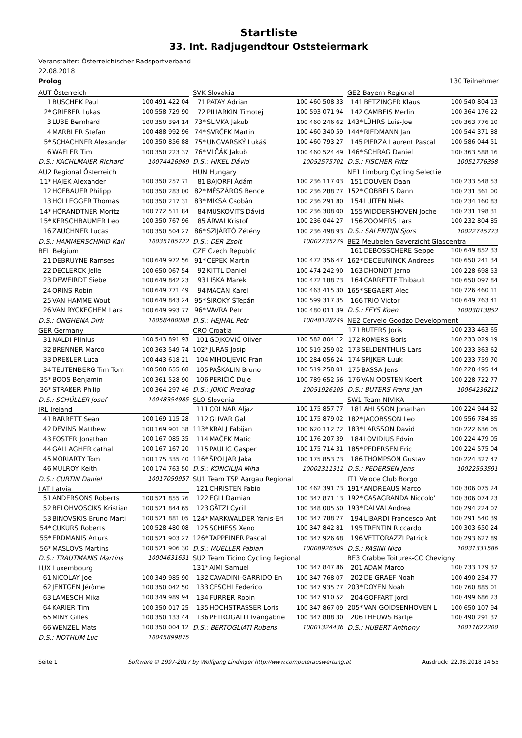Startliste
33. Int. Radjugendtour Oststeiermark
Veranstalter: Österreichischer Radsportverband
22.08.2018
Prolog 130 Teilnehmer
| AUT Österreich | | |
| --- | --- | --- |
| 1 | BUSCHEK Paul | 100 491 422 04 |
| 2* | GRIEßER Lukas | 100 558 729 90 |
| 3 | LUBE Bernhard | 100 350 394 14 |
| 4 | MARBLER Stefan | 100 488 992 96 |
| 5* | SCHACHNER Alexander | 100 350 856 88 |
| 6 | WAFLER Tim | 100 350 223 37 |
| D.S.: KACHLMAIER Richard | | 10074426969 |
| AU2 Regional Österreich | | |
| --- | --- | --- |
| 11* | HAJEK Alexander | 100 350 257 71 |
| 12 | HOFBAUER Philipp | 100 350 283 00 |
| 13 | HOLLEGGER Thomas | 100 350 217 31 |
| 14* | HÖRANDTNER Moritz | 100 772 511 84 |
| 15* | KERSCHBAUMER Leo | 100 350 767 96 |
| 16 | ZAUCHNER Lucas | 100 350 504 27 |
| D.S.: HAMMERSCHMID Karl | | 10035185722 |
| BEL Belgium | | |
| --- | --- | --- |
| 21 | DEBRUYNE Ramses | 100 649 972 56 |
| 22 | DECLERCK Jelle | 100 650 067 54 |
| 23 | DEWEIRDT Siebe | 100 649 842 23 |
| 24 | ORINS Robin | 100 649 771 49 |
| 25 | VAN HAMME Wout | 100 649 843 24 |
| 26 | VAN RYCKEGHEM Lars | 100 649 993 77 |
| D.S.: ONGHENA Dirk | | 10058480068 |
| GER Germany | | |
| --- | --- | --- |
| 31 | NALDI Plinius | 100 543 891 93 |
| 32 | BRENNER Marco | 100 363 549 74 |
| 33 | DREßLER Luca | 100 443 618 21 |
| 34 | TEUTENBERG Tim Tom | 100 508 655 68 |
| 35* | BOOS Benjamin | 100 361 528 90 |
| 36* | STRAßER Philip | 100 364 297 46 |
| D.S.: SCHÜLLER Josef | | 10048354985 |
| IRL Ireland | | |
| --- | --- | --- |
| 41 | BARRETT Sean | 100 169 115 28 |
| 42 | DEVINS Matthew | 100 169 901 38 |
| 43 | FOSTER Jonathan | 100 167 085 35 |
| 44 | GALLAGHER cathal | 100 167 167 20 |
| 45 | MORIARTY Tom | 100 175 335 40 |
| 46 | MULROY Keith | 100 174 763 50 |
| D.S.: CURTIN Daniel | | 10017059957 |
| LAT Latvia | | |
| --- | --- | --- |
| 51 | ANDERSONS Roberts | 100 521 855 76 |
| 52 | BELOHVOSCIKS Kristian | 100 521 844 65 |
| 53 | BINOVSKIS Bruno Marti | 100 521 881 05 |
| 54* | CUKURS Roberts | 100 528 480 08 |
| 55* | ERDMANIS Arturs | 100 521 903 27 |
| 56* | MASLOVS Martins | 100 521 906 30 |
| D.S.: TRAUTMANIS Martins | | 10004631631 |
| LUX Luxembourg | | |
| --- | --- | --- |
| 61 | NICOLAY Joe | 100 349 985 90 |
| 62 | JENTGEN Jérôme | 100 350 042 50 |
| 63 | LAMESCH Mika | 100 349 989 94 |
| 64 | KARIER Tim | 100 350 017 25 |
| 65 | MINY Gilles | 100 350 133 44 |
| 66 | WENZEL Mats | 100 350 004 12 |
| D.S.: NOTHUM Luc | | 10045899875 |
| SVK Slovakia | | |
| --- | --- | --- |
| 71 | PATAY Adrian | 100 460 508 33 |
| 72 | PILIARKIN Timotej | 100 593 071 94 |
| 73* | SLIVKA Jakub | 100 460 246 62 |
| 74* | SVRČEK Martin | 100 460 340 59 |
| 75* | UNGVARSKÝ Lukáš | 100 460 793 27 |
| 76* | VLČÁK Jakub | 100 460 524 49 |
| D.S.: HIKEL Dávid | | 10052575701 |
| HUN Hungary | | |
| --- | --- | --- |
| 81 | BAJORFI Ádám | 100 236 117 03 |
| 82* | MÉSZÁROS Bence | 100 236 288 77 |
| 83* | MIKSA Csobán | 100 236 291 80 |
| 84 | MUSKOVITS Dávid | 100 236 308 00 |
| 85 | ÁRVAI Kristof | 100 236 044 27 |
| 86* | SZIJÁRTÓ Zétény | 100 236 498 93 |
| D.S.: DÉR Zsolt | | 10002735279 |
| CZE Czech Republic | | |
| --- | --- | --- |
| 91* | CEPEK Martin | 100 472 356 47 |
| 92 | KITTL Daniel | 100 474 242 90 |
| 93 | LIŠKA Marek | 100 472 188 73 |
| 94 | MACÁN Karel | 100 463 415 30 |
| 95* | ŠIROKÝ ŠTepán | 100 599 317 35 |
| 96* | VÁVRA Petr | 100 480 011 39 |
| D.S.: HEJHAL Petr | | 10048128249 |
| CRO Croatia | | |
| --- | --- | --- |
| 101 | GOJKOVIĆ Oliver | 100 582 804 12 |
| 102* | JURAS Josip | 100 519 259 02 |
| 104 | MIHOLJEVIĆ Fran | 100 284 056 24 |
| 105 | PAŠKALIN Bruno | 100 519 258 01 |
| 106 | PERIČIĆ Duje | 100 789 652 56 |
| D.S.: JOKIC Predrag | | 10051926205 |
| SLO Slovenia | | |
| --- | --- | --- |
| 111 | COLNAR Aljaz | 100 175 857 77 |
| 112 | GLIVAR Gal | 100 175 879 02 |
| 113* | KRALJ Fabijan | 100 620 112 72 |
| 114 | MAČEK Matic | 100 176 207 39 |
| 115 | PAULIC Gasper | 100 175 714 31 |
| 116* | ŠPOLJAR Jaka | 100 175 853 73 |
| D.S.: KONCILIJA Miha | | 10002311311 |
| SU1 Team TSP Aargau Regional | | |
| --- | --- | --- |
| 121 | CHRISTEN Fabio | 100 462 391 73 |
| 122 | EGLI Damian | 100 347 871 13 |
| 123 | GÄTZI Cyrill | 100 348 005 50 |
| 124* | MARKWALDER Yanis-Eri | 100 347 788 27 |
| 125 | SCHIESS Xeno | 100 347 842 81 |
| 126* | TAPPEINER Pascal | 100 347 926 68 |
| D.S.: MUELLER Fabian | | 10008926509 |
| SU2 Team Ticino Cycling Regional | | |
| --- | --- | --- |
| 131* | AIMI Samuel | 100 347 847 86 |
| 132 | CAVADINI-GARRIDO En | 100 347 768 07 |
| 133 | CESCHI Federico | 100 347 935 77 |
| 134 | FURRER Robin | 100 347 910 52 |
| 135 | HOCHSTRASSER Loris | 100 347 867 09 |
| 136 | PETROGALLI Ivangabrie | 100 347 888 30 |
| D.S.: BERTOGLIATI Rubens | | 10001324436 |
| GE2 Bayern Regional | | |
| --- | --- | --- |
| 141 | BETZINGER Klaus | 100 540 804 13 |
| 142 | CAMBEIS Merlin | 100 364 176 22 |
| 143* | LÜHRS Luis-Joe | 100 363 776 10 |
| 144* | RIEDMANN Jan | 100 544 371 88 |
| 145 | PIERZA Laurent Pascal | 100 586 044 51 |
| 146* | SCHRAG Daniel | 100 363 588 16 |
| D.S.: FISCHER Fritz | | 10051776358 |
| NE1 Limburg Cycling Selectie | | |
| --- | --- | --- |
| 151 | DOUVEN Daan | 100 233 548 53 |
| 152* | GOBBELS Dann | 100 231 361 00 |
| 154 | LUITEN Niels | 100 234 160 83 |
| 155 | WIDDERSHOVEN Joche | 100 231 198 31 |
| 156 | ZOOMERS Lars | 100 232 804 85 |
| D.S.: SALENTIJN Sjors | | 10022745773 |
| BE2 Meubelen Gaverzicht Glascentra | | |
| --- | --- | --- |
| 161 | DEBOSSCHERE Seppe | 100 649 852 33 |
| 162* | DECEUNINCK Andreas | 100 650 241 34 |
| 163 | DHONDT Jarno | 100 228 698 53 |
| 164 | CARRETTE Thibault | 100 650 097 84 |
| 165* | SEGAERT Alec | 100 726 460 11 |
| 166 | TRIO Victor | 100 649 763 41 |
| D.S.: FEYS Koen | | 10003013852 |
| NE2 Cervelo Goodzo Development | | |
| --- | --- | --- |
| 171 | BUTERS Joris | 100 233 463 65 |
| 172 | ROMERS Boris | 100 233 029 19 |
| 173 | SELDENTHUIS Lars | 100 233 363 62 |
| 174 | SPIJKER Luuk | 100 233 759 70 |
| 175 | BASSA Jens | 100 228 495 44 |
| 176 | VAN OOSTEN Koert | 100 228 722 77 |
| D.S.: BUTERS Frans-Jan | | 10064236212 |
| SW1 Team NIVIKA | | |
| --- | --- | --- |
| 181 | AHLSSON Jonathan | 100 224 944 82 |
| 182* | JACOBSSON Leo | 100 556 784 85 |
| 183* | LARSSON David | 100 222 636 05 |
| 184 | LOVIDIUS Edvin | 100 224 479 05 |
| 185* | PEDERSEN Eric | 100 224 575 04 |
| 186 | THOMPSON Gustav | 100 224 327 47 |
| D.S.: PEDERSEN Jens | | 10022553591 |
| IT1 Veloce Club Borgo | | |
| --- | --- | --- |
| 191* | ANDREAUS Marco | 100 306 075 24 |
| 192* | CASAGRANDA Niccolo' | 100 306 074 23 |
| 193* | DALVAI Andrea | 100 294 224 07 |
| 194 | LIBARDI Francesco Ant | 100 291 540 39 |
| 195 | TRENTIN Riccardo | 100 303 650 24 |
| 196 | VETTORAZZI Patrick | 100 293 627 89 |
| D.S.: PASINI Nico | | 10031331586 |
| BE3 Crabbe Toitures-CC Chevigny | | |
| --- | --- | --- |
| 201 | ADAM Marco | 100 733 179 37 |
| 202 | DE GRAEF Noah | 100 490 234 77 |
| 203* | DOYEN Noah | 100 760 885 01 |
| 204 | GOFFART Jordi | 100 499 686 23 |
| 205* | VAN GOIDSENHOVEN L | 100 650 107 94 |
| 206 | THEUWS Bartje | 100 490 291 37 |
| D.S.: HUBERT Anthony | | 10011622200 |
Seite 1 Software © 1997-2017 by Wolfgang Lindinger http://www.computerauswertung.at Ausdruck: 22.08.2018 14:55